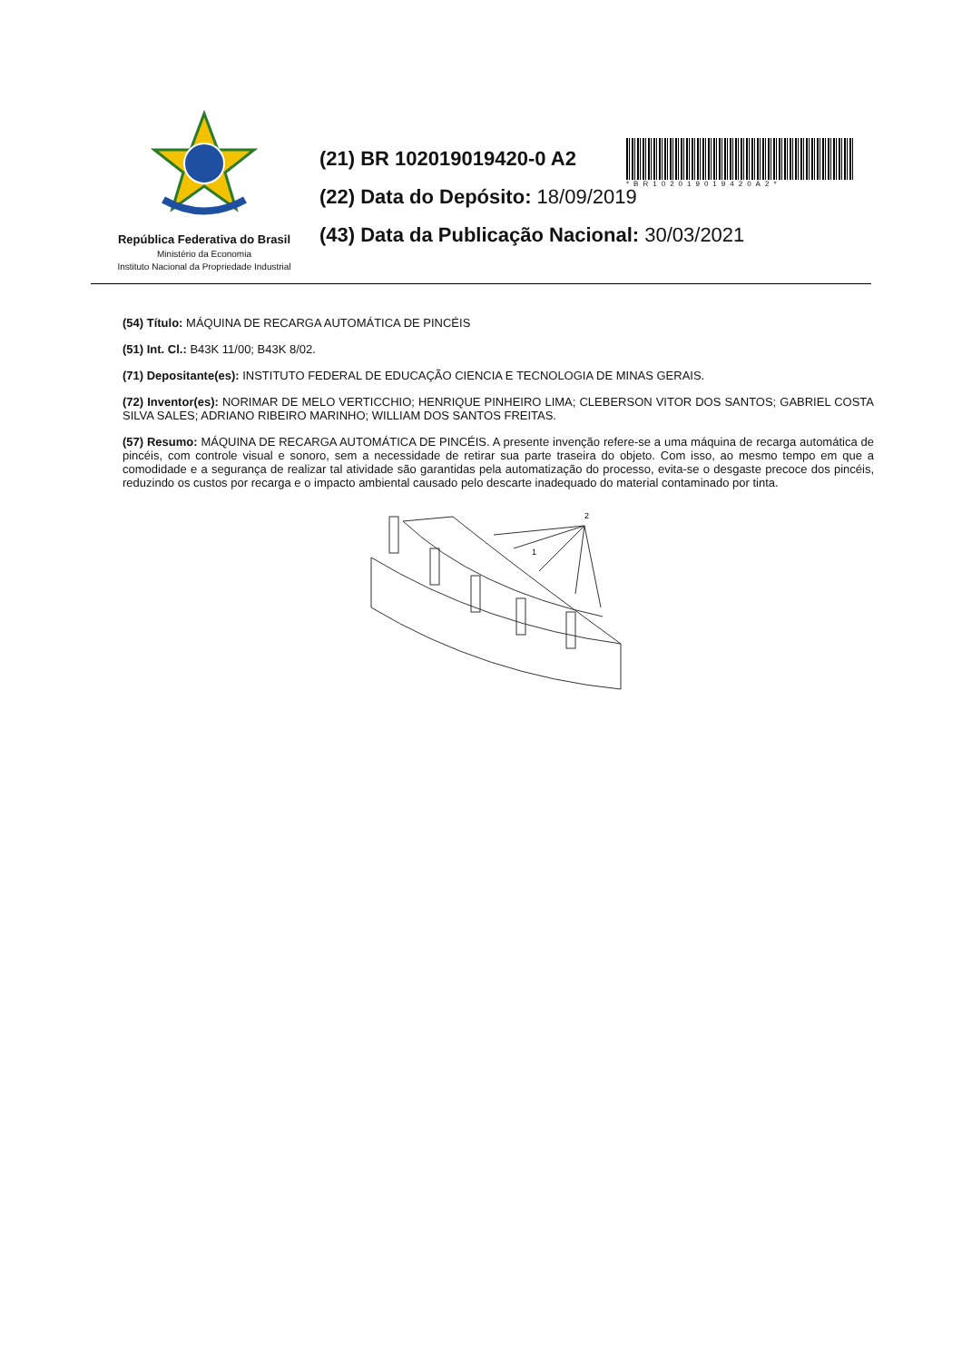República Federativa do Brasil
Ministério da Economia
Instituto Nacional da Propriedade Industrial
(21) BR 102019019420-0 A2
(22) Data do Depósito: 18/09/2019
(43) Data da Publicação Nacional: 30/03/2021
*BR102019019420A2*
(54) Título: MÁQUINA DE RECARGA AUTOMÁTICA DE PINCÉIS
(51) Int. Cl.: B43K 11/00; B43K 8/02.
(71) Depositante(es): INSTITUTO FEDERAL DE EDUCAÇÃO CIENCIA E TECNOLOGIA DE MINAS GERAIS.
(72) Inventor(es): NORIMAR DE MELO VERTICCHIO; HENRIQUE PINHEIRO LIMA; CLEBERSON VITOR DOS SANTOS; GABRIEL COSTA SILVA SALES; ADRIANO RIBEIRO MARINHO; WILLIAM DOS SANTOS FREITAS.
(57) Resumo: MÁQUINA DE RECARGA AUTOMÁTICA DE PINCÉIS. A presente invenção refere-se a uma máquina de recarga automática de pincéis, com controle visual e sonoro, sem a necessidade de retirar sua parte traseira do objeto. Com isso, ao mesmo tempo em que a comodidade e a segurança de realizar tal atividade são garantidas pela automatização do processo, evita-se o desgaste precoce dos pincéis, reduzindo os custos por recarga e o impacto ambiental causado pelo descarte inadequado do material contaminado por tinta.
2
1